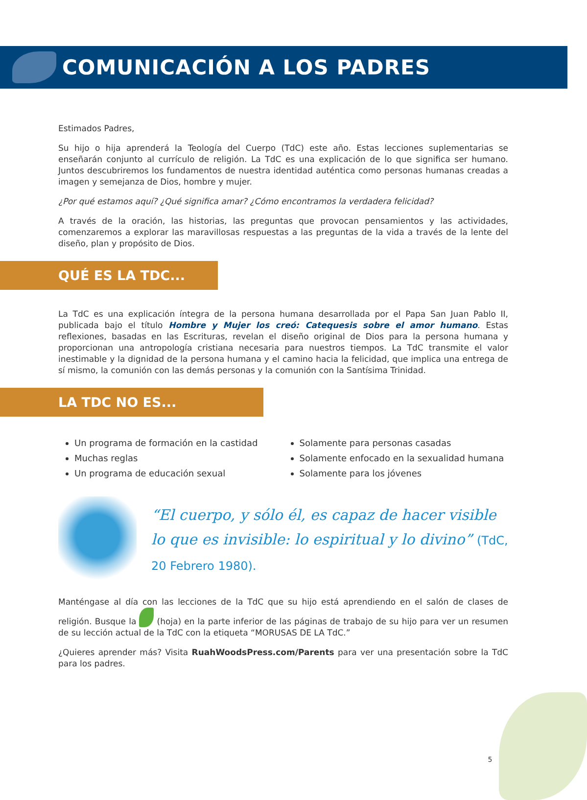COMUNICACIÓN A LOS PADRES
Estimados Padres,
Su hijo o hija aprenderá la Teología del Cuerpo (TdC) este año. Estas lecciones suplementarias se enseñarán conjunto al currículo de religión. La TdC es una explicación de lo que significa ser humano. Juntos descubriremos los fundamentos de nuestra identidad auténtica como personas humanas creadas a imagen y semejanza de Dios, hombre y mujer.
¿Por qué estamos aquí? ¿Qué significa amar? ¿Cómo encontramos la verdadera felicidad?
A través de la oración, las historias, las preguntas que provocan pensamientos y las actividades, comenzaremos a explorar las maravillosas respuestas a las preguntas de la vida a través de la lente del diseño, plan y propósito de Dios.
QUÉ ES LA TDC...
La TdC es una explicación íntegra de la persona humana desarrollada por el Papa San Juan Pablo II, publicada bajo el título Hombre y Mujer los creó: Catequesis sobre el amor humano. Estas reflexiones, basadas en las Escrituras, revelan el diseño original de Dios para la persona humana y proporcionan una antropología cristiana necesaria para nuestros tiempos. La TdC transmite el valor inestimable y la dignidad de la persona humana y el camino hacia la felicidad, que implica una entrega de sí mismo, la comunión con las demás personas y la comunión con la Santísima Trinidad.
LA TDC NO ES...
Un programa de formación en la castidad
Muchas reglas
Un programa de educación sexual
Solamente para personas casadas
Solamente enfocado en la sexualidad humana
Solamente para los jóvenes
“El cuerpo, y sólo él, es capaz de hacer visible lo que es invisible: lo espiritual y lo divino” (TdC, 20 Febrero 1980).
Manténgase al día con las lecciones de la TdC que su hijo está aprendiendo en el salón de clases de religión. Busque la (hoja) en la parte inferior de las páginas de trabajo de su hijo para ver un resumen de su lección actual de la TdC con la etiqueta “MORUSAS DE LA TdC.”
¿Quieres aprender más? Visita RuahWoodsPress.com/Parents para ver una presentación sobre la TdC para los padres.
5